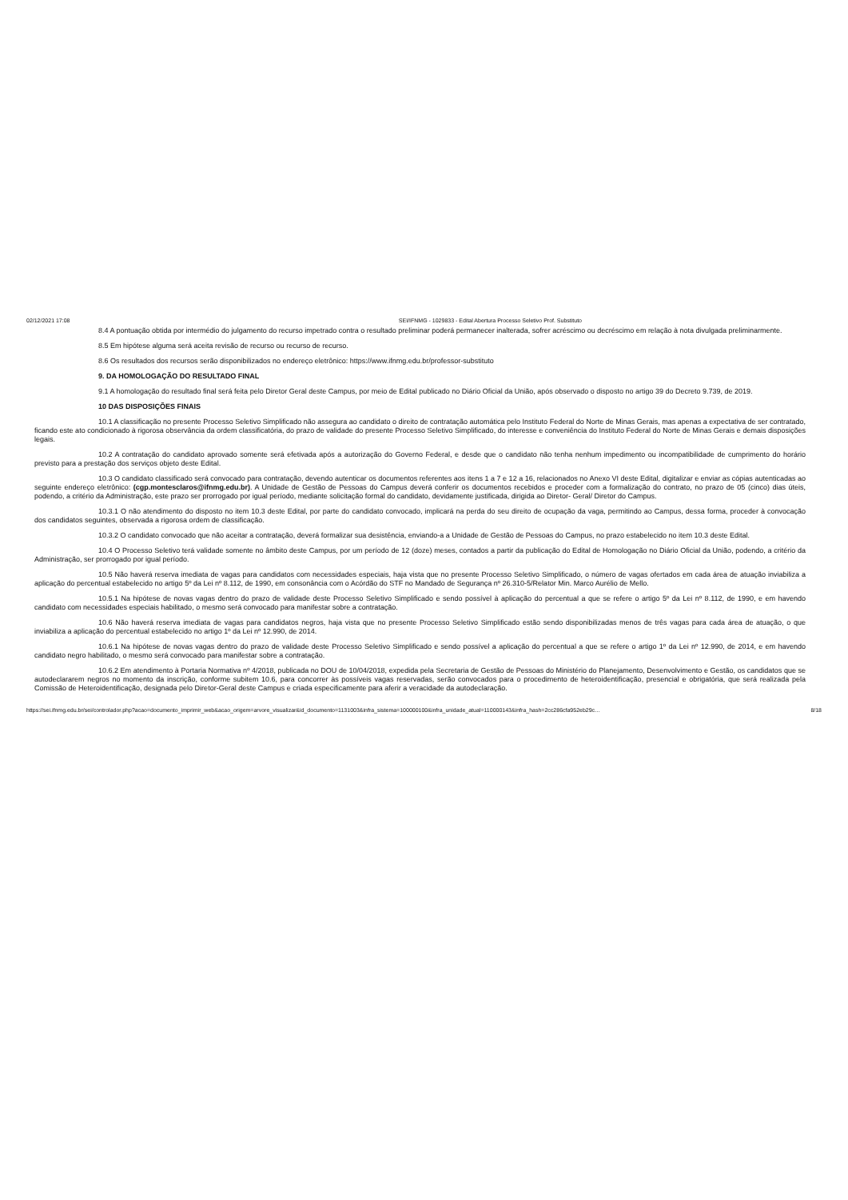02/12/2021 17:08 SEI/IFNMG - 1029833 - Edital Abertura Processo Seletivo Prof. Substituto
8.4 A pontuação obtida por intermédio do julgamento do recurso impetrado contra o resultado preliminar poderá permanecer inalterada, sofrer acréscimo ou decréscimo em relação à nota divulgada preliminarmente.
8.5 Em hipótese alguma será aceita revisão de recurso ou recurso de recurso.
8.6 Os resultados dos recursos serão disponibilizados no endereço eletrônico: https://www.ifnmg.edu.br/professor-substituto
9. DA HOMOLOGAÇÃO DO RESULTADO FINAL
9.1 A homologação do resultado final será feita pelo Diretor Geral deste Campus, por meio de Edital publicado no Diário Oficial da União, após observado o disposto no artigo 39 do Decreto 9.739, de 2019.
10 DAS DISPOSIÇÕES FINAIS
10.1 A classificação no presente Processo Seletivo Simplificado não assegura ao candidato o direito de contratação automática pelo Instituto Federal do Norte de Minas Gerais, mas apenas a expectativa de ser contratado, ficando este ato condicionado à rigorosa observância da ordem classificatória, do prazo de validade do presente Processo Seletivo Simplificado, do interesse e conveniência do Instituto Federal do Norte de Minas Gerais e demais disposições legais.
10.2 A contratação do candidato aprovado somente será efetivada após a autorização do Governo Federal, e desde que o candidato não tenha nenhum impedimento ou incompatibilidade de cumprimento do horário previsto para a prestação dos serviços objeto deste Edital.
10.3 O candidato classificado será convocado para contratação, devendo autenticar os documentos referentes aos itens 1 a 7 e 12 a 16, relacionados no Anexo VI deste Edital, digitalizar e enviar as cópias autenticadas ao seguinte endereço eletrônico: (cgp.montesclaros@ifnmg.edu.br). A Unidade de Gestão de Pessoas do Campus deverá conferir os documentos recebidos e proceder com a formalização do contrato, no prazo de 05 (cinco) dias úteis, podendo, a critério da Administração, este prazo ser prorrogado por igual período, mediante solicitação formal do candidato, devidamente justificada, dirigida ao Diretor- Geral/ Diretor do Campus.
10.3.1 O não atendimento do disposto no item 10.3 deste Edital, por parte do candidato convocado, implicará na perda do seu direito de ocupação da vaga, permitindo ao Campus, dessa forma, proceder à convocação dos candidatos seguintes, observada a rigorosa ordem de classificação.
10.3.2 O candidato convocado que não aceitar a contratação, deverá formalizar sua desistência, enviando-a a Unidade de Gestão de Pessoas do Campus, no prazo estabelecido no item 10.3 deste Edital.
10.4 O Processo Seletivo terá validade somente no âmbito deste Campus, por um período de 12 (doze) meses, contados a partir da publicação do Edital de Homologação no Diário Oficial da União, podendo, a critério da Administração, ser prorrogado por igual período.
10.5 Não haverá reserva imediata de vagas para candidatos com necessidades especiais, haja vista que no presente Processo Seletivo Simplificado, o número de vagas ofertados em cada área de atuação inviabiliza a aplicação do percentual estabelecido no artigo 5º da Lei nº 8.112, de 1990, em consonância com o Acórdão do STF no Mandado de Segurança nº 26.310-5/Relator Min. Marco Aurélio de Mello.
10.5.1 Na hipótese de novas vagas dentro do prazo de validade deste Processo Seletivo Simplificado e sendo possível à aplicação do percentual a que se refere o artigo 5º da Lei nº 8.112, de 1990, e em havendo candidato com necessidades especiais habilitado, o mesmo será convocado para manifestar sobre a contratação.
10.6 Não haverá reserva imediata de vagas para candidatos negros, haja vista que no presente Processo Seletivo Simplificado estão sendo disponibilizadas menos de três vagas para cada área de atuação, o que inviabiliza a aplicação do percentual estabelecido no artigo 1º da Lei nº 12.990, de 2014.
10.6.1 Na hipótese de novas vagas dentro do prazo de validade deste Processo Seletivo Simplificado e sendo possível a aplicação do percentual a que se refere o artigo 1º da Lei nº 12.990, de 2014, e em havendo candidato negro habilitado, o mesmo será convocado para manifestar sobre a contratação.
10.6.2 Em atendimento à Portaria Normativa nº 4/2018, publicada no DOU de 10/04/2018, expedida pela Secretaria de Gestão de Pessoas do Ministério do Planejamento, Desenvolvimento e Gestão, os candidatos que se autodeclararem negros no momento da inscrição, conforme subitem 10.6, para concorrer às possíveis vagas reservadas, serão convocados para o procedimento de heteroidentificação, presencial e obrigatória, que será realizada pela Comissão de Heteroidentificação, designada pelo Diretor-Geral deste Campus e criada especificamente para aferir a veracidade da autodeclaração.
https://sei.ifnmg.edu.br/sei/controlador.php?acao=documento_imprimir_web&acao_origem=arvore_visualizar&id_documento=1131003&infra_sistema=100000100&infra_unidade_atual=110000143&infra_hash=2cc286cfa952eb29c… 8/18